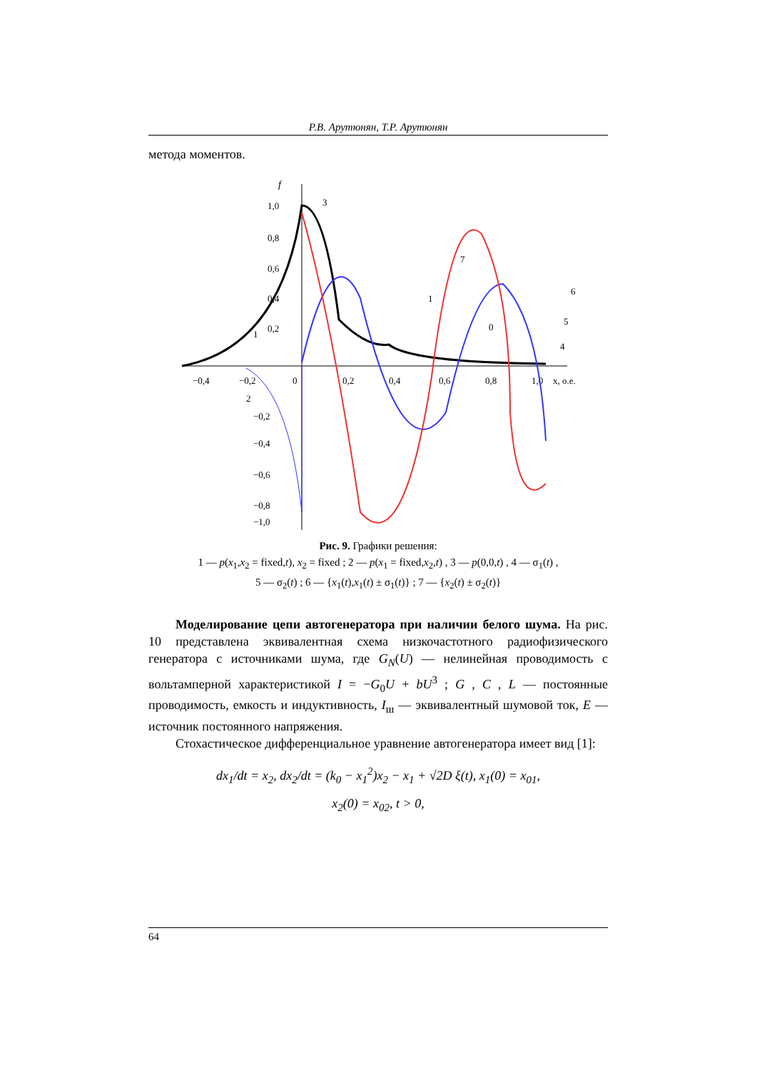Р.В. Арутюнян, Т.Р. Арутюнян
метода моментов.
f
1,0
0,8
0,6
0,4
0,2
−0,2
−0,4
−0,6
−0,8
−1,0
−0,4
−0,2
0
0,2
0,4
0,6
0,8
1,0
x, о.е.
3
7
6
1
0
5
4
1
2
Рис. 9. Графики решения:
1 — p(x<sub>1</sub>,x<sub>2</sub> = fixed,t), x<sub>2</sub> = fixed ; 2 — p(x<sub>1</sub> = fixed,x<sub>2</sub>,t) , 3 — p(0,0,t) , 4 — σ<sub>1</sub>(t) ,
5 — σ<sub>2</sub>(t) ; 6 — {x<sub>1</sub>(t),x<sub>1</sub>(t) ± σ<sub>1</sub>(t)} ; 7 — {x<sub>2</sub>(t) ± σ<sub>2</sub>(t)}
Моделирование цепи автогенератора при наличии белого шума. На рис. 10 представлена эквивалентная схема низкочастотного радиофизического генератора с источниками шума, где G<sub>N</sub>(U) — нелинейная проводимость с вольтамперной характеристикой I = −G<sub>0</sub>U + bU<sup>3</sup> ; G , C , L — постоянные проводимость, емкость и индуктивность, I<sub>ш</sub> — эквивалентный шумовой ток, E — источник постоянного напряжения.
Стохастическое дифференциальное уравнение автогенератора имеет вид [1]:
dx<sub>1</sub>/dt = x<sub>2</sub>, dx<sub>2</sub>/dt = (k<sub>0</sub> − x<sub>1</sub><sup>2</sup>)x<sub>2</sub> − x<sub>1</sub> + √2D ξ(t), x<sub>1</sub>(0) = x<sub>01</sub>,
x<sub>2</sub>(0) = x<sub>02</sub>, t > 0,
64